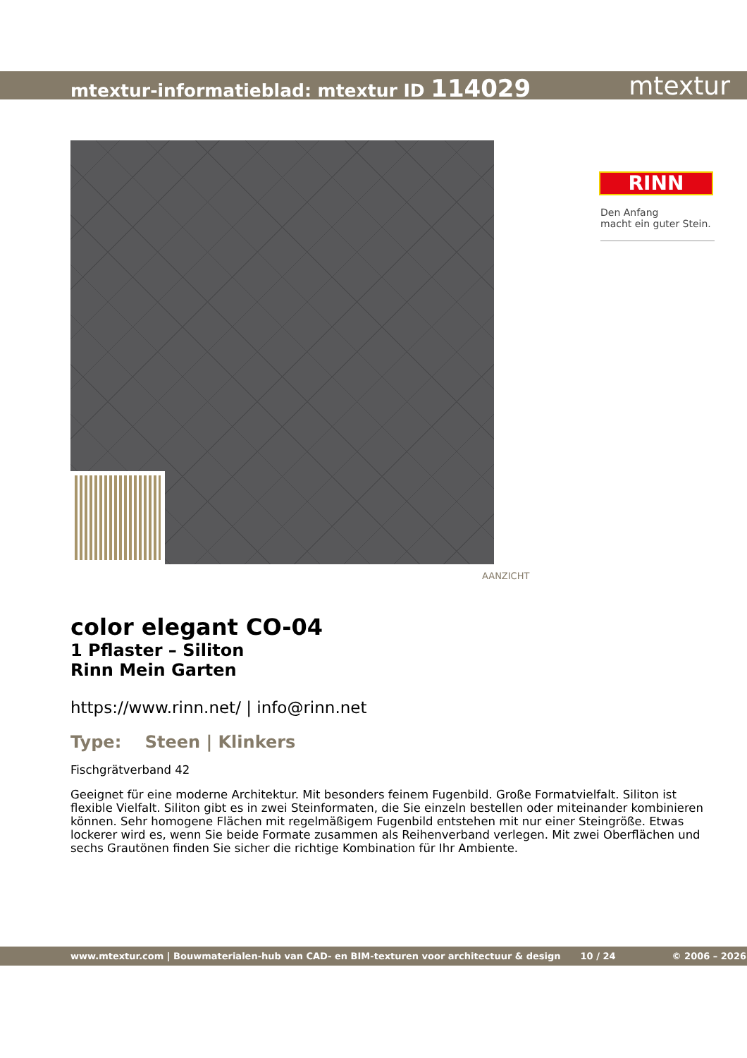mtextur-informatieblad: mtextur ID 114029 mtextur
RINN
Den Anfang
macht ein guter Stein.
AANZICHT
color elegant CO-04
1 Pflaster – Siliton
Rinn Mein Garten
https://www.rinn.net/ | info@rinn.net
Type: Steen | Klinkers
Fischgrätverband 42
Geeignet für eine moderne Architektur. Mit besonders feinem Fugenbild. Große Formatvielfalt. Siliton ist flexible Vielfalt. Siliton gibt es in zwei Steinformaten, die Sie einzeln bestellen oder miteinander kombinieren können. Sehr homogene Flächen mit regelmäßigem Fugenbild entstehen mit nur einer Steingröße. Etwas lockerer wird es, wenn Sie beide Formate zusammen als Reihenverband verlegen. Mit zwei Oberflächen und sechs Grautönen finden Sie sicher die richtige Kombination für Ihr Ambiente.
www.mtextur.com | Bouwmaterialen-hub van CAD- en BIM-texturen voor architectuur & design 10 / 24 © 2006 – 2026